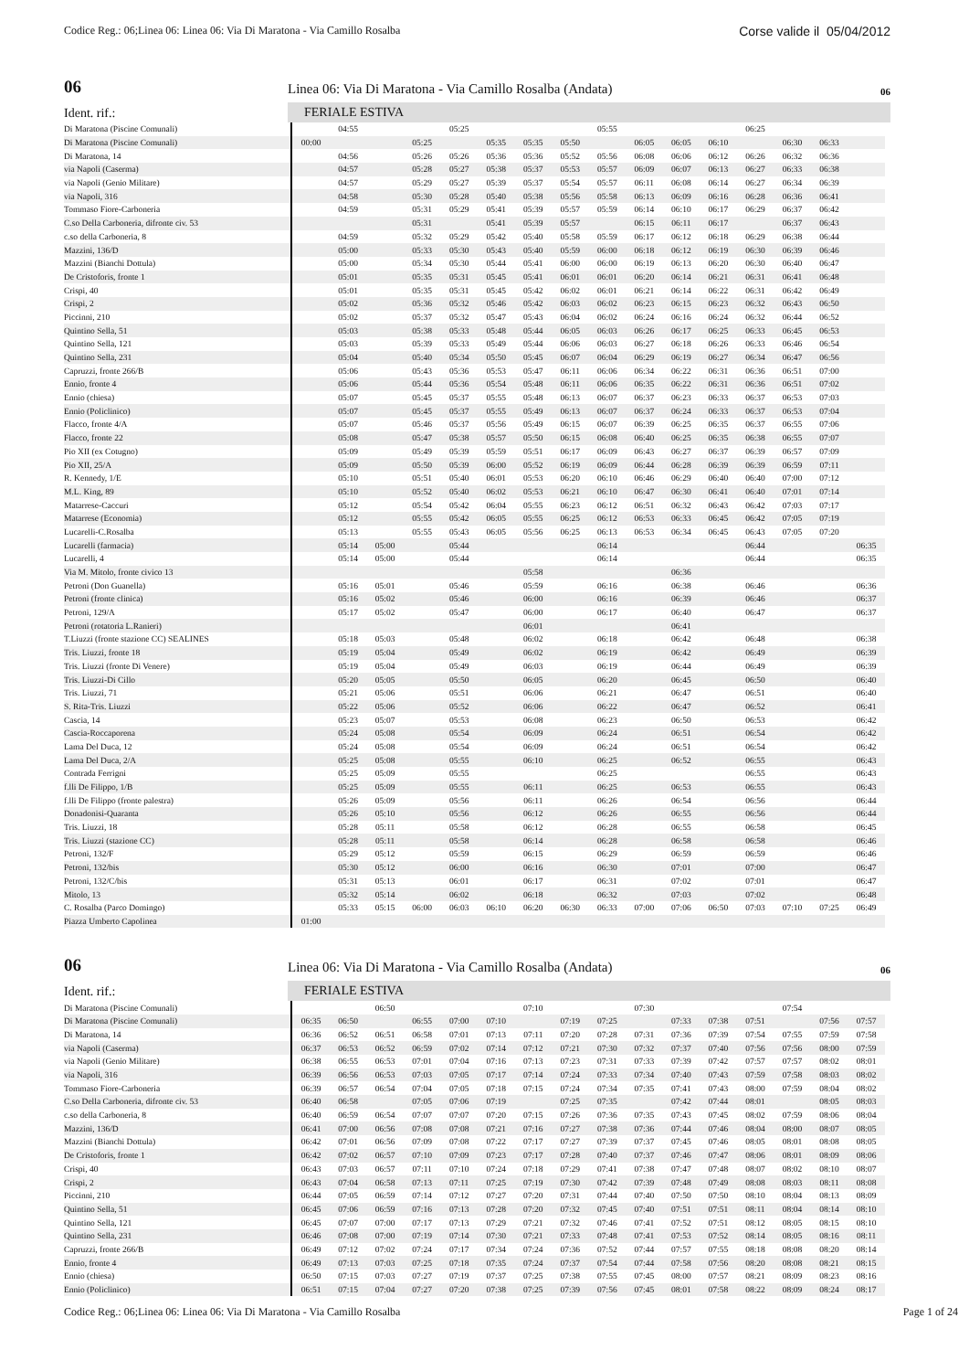Codice Reg.: 06;Linea 06: Linea 06: Via Di Maratona - Via Camillo Rosalba Corse valide il 05/04/2012
06 Linea 06: Via Di Maratona - Via Camillo Rosalba (Andata) 06
Ident. rif.: FERIALE ESTIVA
| Di Maratona (Piscine Comunali) | | 04:55 | | | 05:25 | | | | 05:55 | | | | 06:25 | | | |
| Di Maratona (Piscine Comunali) | 00:00 | | | 05:25 | | 05:35 | 05:35 | 05:50 | | 06:05 | 06:05 | 06:10 | | 06:30 | 06:33 | |
| Di Maratona, 14 | | 04:56 | | 05:26 | 05:26 | 05:36 | 05:36 | 05:52 | 05:56 | 06:08 | 06:06 | 06:12 | 06:26 | 06:32 | 06:36 | |
| via Napoli (Caserma) | | 04:57 | | 05:28 | 05:27 | 05:38 | 05:37 | 05:53 | 05:57 | 06:09 | 06:07 | 06:13 | 06:27 | 06:33 | 06:38 | |
| via Napoli (Genio Militare) | | 04:57 | | 05:29 | 05:27 | 05:39 | 05:37 | 05:54 | 05:57 | 06:11 | 06:08 | 06:14 | 06:27 | 06:34 | 06:39 | |
| via Napoli, 316 | | 04:58 | | 05:30 | 05:28 | 05:40 | 05:38 | 05:56 | 05:58 | 06:13 | 06:09 | 06:16 | 06:28 | 06:36 | 06:41 | |
| Tommaso Fiore-Carboneria | | 04:59 | | 05:31 | 05:29 | 05:41 | 05:39 | 05:57 | 05:59 | 06:14 | 06:10 | 06:17 | 06:29 | 06:37 | 06:42 | |
| C.so Della Carboneria, difronte civ. 53 | | | | 05:31 | | 05:41 | 05:39 | 05:57 | | 06:15 | 06:11 | 06:17 | | 06:37 | 06:43 | |
| c.so della Carboneria, 8 | | 04:59 | | 05:32 | 05:29 | 05:42 | 05:40 | 05:58 | 05:59 | 06:17 | 06:12 | 06:18 | 06:29 | 06:38 | 06:44 | |
| Mazzini, 136/D | | 05:00 | | 05:33 | 05:30 | 05:43 | 05:40 | 05:59 | 06:00 | 06:18 | 06:12 | 06:19 | 06:30 | 06:39 | 06:46 | |
| Mazzini (Bianchi Dottula) | | 05:00 | | 05:34 | 05:30 | 05:44 | 05:41 | 06:00 | 06:00 | 06:19 | 06:13 | 06:20 | 06:30 | 06:40 | 06:47 | |
| De Cristoforis, fronte 1 | | 05:01 | | 05:35 | 05:31 | 05:45 | 05:41 | 06:01 | 06:01 | 06:20 | 06:14 | 06:21 | 06:31 | 06:41 | 06:48 | |
| Crispi, 40 | | 05:01 | | 05:35 | 05:31 | 05:45 | 05:42 | 06:02 | 06:01 | 06:21 | 06:14 | 06:22 | 06:31 | 06:42 | 06:49 | |
| Crispi, 2 | | 05:02 | | 05:36 | 05:32 | 05:46 | 05:42 | 06:03 | 06:02 | 06:23 | 06:15 | 06:23 | 06:32 | 06:43 | 06:50 | |
| Piccinni, 210 | | 05:02 | | 05:37 | 05:32 | 05:47 | 05:43 | 06:04 | 06:02 | 06:24 | 06:16 | 06:24 | 06:32 | 06:44 | 06:52 | |
| Quintino Sella, 51 | | 05:03 | | 05:38 | 05:33 | 05:48 | 05:44 | 06:05 | 06:03 | 06:26 | 06:17 | 06:25 | 06:33 | 06:45 | 06:53 | |
| Quintino Sella, 121 | | 05:03 | | 05:39 | 05:33 | 05:49 | 05:44 | 06:06 | 06:03 | 06:27 | 06:18 | 06:26 | 06:33 | 06:46 | 06:54 | |
| Quintino Sella, 231 | | 05:04 | | 05:40 | 05:34 | 05:50 | 05:45 | 06:07 | 06:04 | 06:29 | 06:19 | 06:27 | 06:34 | 06:47 | 06:56 | |
| Capruzzi, fronte 266/B | | 05:06 | | 05:43 | 05:36 | 05:53 | 05:47 | 06:11 | 06:06 | 06:34 | 06:22 | 06:31 | 06:36 | 06:51 | 07:00 | |
| Ennio, fronte 4 | | 05:06 | | 05:44 | 05:36 | 05:54 | 05:48 | 06:11 | 06:06 | 06:35 | 06:22 | 06:31 | 06:36 | 06:51 | 07:02 | |
| Ennio (chiesa) | | 05:07 | | 05:45 | 05:37 | 05:55 | 05:48 | 06:13 | 06:07 | 06:37 | 06:23 | 06:33 | 06:37 | 06:53 | 07:03 | |
| Ennio (Policlinico) | | 05:07 | | 05:45 | 05:37 | 05:55 | 05:49 | 06:13 | 06:07 | 06:37 | 06:24 | 06:33 | 06:37 | 06:53 | 07:04 | |
| Flacco, fronte 4/A | | 05:07 | | 05:46 | 05:37 | 05:56 | 05:49 | 06:15 | 06:07 | 06:39 | 06:25 | 06:35 | 06:37 | 06:55 | 07:06 | |
| Flacco, fronte 22 | | 05:08 | | 05:47 | 05:38 | 05:57 | 05:50 | 06:15 | 06:08 | 06:40 | 06:25 | 06:35 | 06:38 | 06:55 | 07:07 | |
| Pio XII (ex Cotugno) | | 05:09 | | 05:49 | 05:39 | 05:59 | 05:51 | 06:17 | 06:09 | 06:43 | 06:27 | 06:37 | 06:39 | 06:57 | 07:09 | |
| Pio XII, 25/A | | 05:09 | | 05:50 | 05:39 | 06:00 | 05:52 | 06:19 | 06:09 | 06:44 | 06:28 | 06:39 | 06:39 | 06:59 | 07:11 | |
| R. Kennedy, 1/E | | 05:10 | | 05:51 | 05:40 | 06:01 | 05:53 | 06:20 | 06:10 | 06:46 | 06:29 | 06:40 | 06:40 | 07:00 | 07:12 | |
| M.L. King, 89 | | 05:10 | | 05:52 | 05:40 | 06:02 | 05:53 | 06:21 | 06:10 | 06:47 | 06:30 | 06:41 | 06:40 | 07:01 | 07:14 | |
| Matarrese-Caccuri | | 05:12 | | 05:54 | 05:42 | 06:04 | 05:55 | 06:23 | 06:12 | 06:51 | 06:32 | 06:43 | 06:42 | 07:03 | 07:17 | |
| Matarrese (Economia) | | 05:12 | | 05:55 | 05:42 | 06:05 | 05:55 | 06:25 | 06:12 | 06:53 | 06:33 | 06:45 | 06:42 | 07:05 | 07:19 | |
| Lucarelli-C.Rosalba | | 05:13 | | 05:55 | 05:43 | 06:05 | 05:56 | 06:25 | 06:13 | 06:53 | 06:34 | 06:45 | 06:43 | 07:05 | 07:20 | |
| Lucarelli (farmacia) | | 05:14 | 05:00 | | 05:44 | | | | 06:14 | | | | 06:44 | | | 06:35 |
| Lucarelli, 4 | | 05:14 | 05:00 | | 05:44 | | | | 06:14 | | | | 06:44 | | | 06:35 |
| Via M. Mitolo, fronte civico 13 | | | | | | | 05:58 | | | | 06:36 | | | | | |
| Petroni (Don Guanella) | | 05:16 | 05:01 | | 05:46 | | 05:59 | | 06:16 | | 06:38 | | 06:46 | | | 06:36 |
| Petroni (fronte clinica) | | 05:16 | 05:02 | | 05:46 | | 06:00 | | 06:16 | | 06:39 | | 06:46 | | | 06:37 |
| Petroni, 129/A | | 05:17 | 05:02 | | 05:47 | | 06:00 | | 06:17 | | 06:40 | | 06:47 | | | 06:37 |
| Petroni (rotatoria L.Ranieri) | | | | | | | 06:01 | | | | 06:41 | | | | | |
| T.Liuzzi (fronte stazione CC) SEALINES | | 05:18 | 05:03 | | 05:48 | | 06:02 | | 06:18 | | 06:42 | | 06:48 | | | 06:38 |
| Tris. Liuzzi, fronte 18 | | 05:19 | 05:04 | | 05:49 | | 06:02 | | 06:19 | | 06:42 | | 06:49 | | | 06:39 |
| Tris. Liuzzi (fronte Di Venere) | | 05:19 | 05:04 | | 05:49 | | 06:03 | | 06:19 | | 06:44 | | 06:49 | | | 06:39 |
| Tris. Liuzzi-Di Cillo | | 05:20 | 05:05 | | 05:50 | | 06:05 | | 06:20 | | 06:45 | | 06:50 | | | 06:40 |
| Tris. Liuzzi, 71 | | 05:21 | 05:06 | | 05:51 | | 06:06 | | 06:21 | | 06:47 | | 06:51 | | | 06:40 |
| S. Rita-Tris. Liuzzi | | 05:22 | 05:06 | | 05:52 | | 06:06 | | 06:22 | | 06:47 | | 06:52 | | | 06:41 |
| Cascia, 14 | | 05:23 | 05:07 | | 05:53 | | 06:08 | | 06:23 | | 06:50 | | 06:53 | | | 06:42 |
| Cascia-Roccaporena | | 05:24 | 05:08 | | 05:54 | | 06:09 | | 06:24 | | 06:51 | | 06:54 | | | 06:42 |
| Lama Del Duca, 12 | | 05:24 | 05:08 | | 05:54 | | 06:09 | | 06:24 | | 06:51 | | 06:54 | | | 06:42 |
| Lama Del Duca, 2/A | | 05:25 | 05:08 | | 05:55 | | 06:10 | | 06:25 | | 06:52 | | 06:55 | | | 06:43 |
| Contrada Ferrigni | | 05:25 | 05:09 | | 05:55 | | | | 06:25 | | | | 06:55 | | | 06:43 |
| f.lli De Filippo, 1/B | | 05:25 | 05:09 | | 05:55 | | 06:11 | | 06:25 | | 06:53 | | 06:55 | | | 06:43 |
| f.lli De Filippo (fronte palestra) | | 05:26 | 05:09 | | 05:56 | | 06:11 | | 06:26 | | 06:54 | | 06:56 | | | 06:44 |
| Donadonisi-Quaranta | | 05:26 | 05:10 | | 05:56 | | 06:12 | | 06:26 | | 06:55 | | 06:56 | | | 06:44 |
| Tris. Liuzzi, 18 | | 05:28 | 05:11 | | 05:58 | | 06:12 | | 06:28 | | 06:55 | | 06:58 | | | 06:45 |
| Tris. Liuzzi (stazione CC) | | 05:28 | 05:11 | | 05:58 | | 06:14 | | 06:28 | | 06:58 | | 06:58 | | | 06:46 |
| Petroni, 132/F | | 05:29 | 05:12 | | 05:59 | | 06:15 | | 06:29 | | 06:59 | | 06:59 | | | 06:46 |
| Petroni, 132/bis | | 05:30 | 05:12 | | 06:00 | | 06:16 | | 06:30 | | 07:01 | | 07:00 | | | 06:47 |
| Petroni, 132/C/bis | | 05:31 | 05:13 | | 06:01 | | 06:17 | | 06:31 | | 07:02 | | 07:01 | | | 06:47 |
| Mitolo, 13 | | 05:32 | 05:14 | | 06:02 | | 06:18 | | 06:32 | | 07:03 | | 07:02 | | | 06:48 |
| C. Rosalba (Parco Domingo) | | 05:33 | 05:15 | 06:00 | 06:03 | 06:10 | 06:20 | 06:30 | 06:33 | 07:00 | 07:06 | 06:50 | 07:03 | 07:10 | 07:25 | 06:49 |
| Piazza Umberto Capolinea | 01:00 | | | | | | | | | | | | | | | |
06 Linea 06: Via Di Maratona - Via Camillo Rosalba (Andata) 06
Ident. rif.: FERIALE ESTIVA
| Di Maratona (Piscine Comunali) | | | 06:50 | | | | 07:10 | | | 07:30 | | | | 07:54 | | |
| Di Maratona (Piscine Comunali) | 06:35 | 06:50 | | 06:55 | 07:00 | 07:10 | | 07:19 | 07:25 | | 07:33 | 07:38 | 07:51 | | 07:56 | 07:57 |
| Di Maratona, 14 | 06:36 | 06:52 | 06:51 | 06:58 | 07:01 | 07:13 | 07:11 | 07:20 | 07:28 | 07:31 | 07:36 | 07:39 | 07:54 | 07:55 | 07:59 | 07:58 |
| via Napoli (Caserma) | 06:37 | 06:53 | 06:52 | 06:59 | 07:02 | 07:14 | 07:12 | 07:21 | 07:30 | 07:32 | 07:37 | 07:40 | 07:56 | 07:56 | 08:00 | 07:59 |
| via Napoli (Genio Militare) | 06:38 | 06:55 | 06:53 | 07:01 | 07:04 | 07:16 | 07:13 | 07:23 | 07:31 | 07:33 | 07:39 | 07:42 | 07:57 | 07:57 | 08:02 | 08:01 |
| via Napoli, 316 | 06:39 | 06:56 | 06:53 | 07:03 | 07:05 | 07:17 | 07:14 | 07:24 | 07:33 | 07:34 | 07:40 | 07:43 | 07:59 | 07:58 | 08:03 | 08:02 |
| Tommaso Fiore-Carboneria | 06:39 | 06:57 | 06:54 | 07:04 | 07:05 | 07:18 | 07:15 | 07:24 | 07:34 | 07:35 | 07:41 | 07:43 | 08:00 | 07:59 | 08:04 | 08:02 |
| C.so Della Carboneria, difronte civ. 53 | 06:40 | 06:58 | | 07:05 | 07:06 | 07:19 | | 07:25 | 07:35 | | 07:42 | 07:44 | 08:01 | | 08:05 | 08:03 |
| c.so della Carboneria, 8 | 06:40 | 06:59 | 06:54 | 07:07 | 07:07 | 07:20 | 07:15 | 07:26 | 07:36 | 07:35 | 07:43 | 07:45 | 08:02 | 07:59 | 08:06 | 08:04 |
| Mazzini, 136/D | 06:41 | 07:00 | 06:56 | 07:08 | 07:08 | 07:21 | 07:16 | 07:27 | 07:38 | 07:36 | 07:44 | 07:46 | 08:04 | 08:00 | 08:07 | 08:05 |
| Mazzini (Bianchi Dottula) | 06:42 | 07:01 | 06:56 | 07:09 | 07:08 | 07:22 | 07:17 | 07:27 | 07:39 | 07:37 | 07:45 | 07:46 | 08:05 | 08:01 | 08:08 | 08:05 |
| De Cristoforis, fronte 1 | 06:42 | 07:02 | 06:57 | 07:10 | 07:09 | 07:23 | 07:17 | 07:28 | 07:40 | 07:37 | 07:46 | 07:47 | 08:06 | 08:01 | 08:09 | 08:06 |
| Crispi, 40 | 06:43 | 07:03 | 06:57 | 07:11 | 07:10 | 07:24 | 07:18 | 07:29 | 07:41 | 07:38 | 07:47 | 07:48 | 08:07 | 08:02 | 08:10 | 08:07 |
| Crispi, 2 | 06:43 | 07:04 | 06:58 | 07:13 | 07:11 | 07:25 | 07:19 | 07:30 | 07:42 | 07:39 | 07:48 | 07:49 | 08:08 | 08:03 | 08:11 | 08:08 |
| Piccinni, 210 | 06:44 | 07:05 | 06:59 | 07:14 | 07:12 | 07:27 | 07:20 | 07:31 | 07:44 | 07:40 | 07:50 | 07:50 | 08:10 | 08:04 | 08:13 | 08:09 |
| Quintino Sella, 51 | 06:45 | 07:06 | 06:59 | 07:16 | 07:13 | 07:28 | 07:20 | 07:32 | 07:45 | 07:40 | 07:51 | 07:51 | 08:11 | 08:04 | 08:14 | 08:10 |
| Quintino Sella, 121 | 06:45 | 07:07 | 07:00 | 07:17 | 07:13 | 07:29 | 07:21 | 07:32 | 07:46 | 07:41 | 07:52 | 07:51 | 08:12 | 08:05 | 08:15 | 08:10 |
| Quintino Sella, 231 | 06:46 | 07:08 | 07:00 | 07:19 | 07:14 | 07:30 | 07:21 | 07:33 | 07:48 | 07:41 | 07:53 | 07:52 | 08:14 | 08:05 | 08:16 | 08:11 |
| Capruzzi, fronte 266/B | 06:49 | 07:12 | 07:02 | 07:24 | 07:17 | 07:34 | 07:24 | 07:36 | 07:52 | 07:44 | 07:57 | 07:55 | 08:18 | 08:08 | 08:20 | 08:14 |
| Ennio, fronte 4 | 06:49 | 07:13 | 07:03 | 07:25 | 07:18 | 07:35 | 07:24 | 07:37 | 07:54 | 07:44 | 07:58 | 07:56 | 08:20 | 08:08 | 08:21 | 08:15 |
| Ennio (chiesa) | 06:50 | 07:15 | 07:03 | 07:27 | 07:19 | 07:37 | 07:25 | 07:38 | 07:55 | 07:45 | 08:00 | 07:57 | 08:21 | 08:09 | 08:23 | 08:16 |
| Ennio (Policlinico) | 06:51 | 07:15 | 07:04 | 07:27 | 07:20 | 07:38 | 07:25 | 07:39 | 07:56 | 07:45 | 08:01 | 07:58 | 08:22 | 08:09 | 08:24 | 08:17 |
Codice Reg.: 06;Linea 06: Linea 06: Via Di Maratona - Via Camillo Rosalba Page 1 of 24